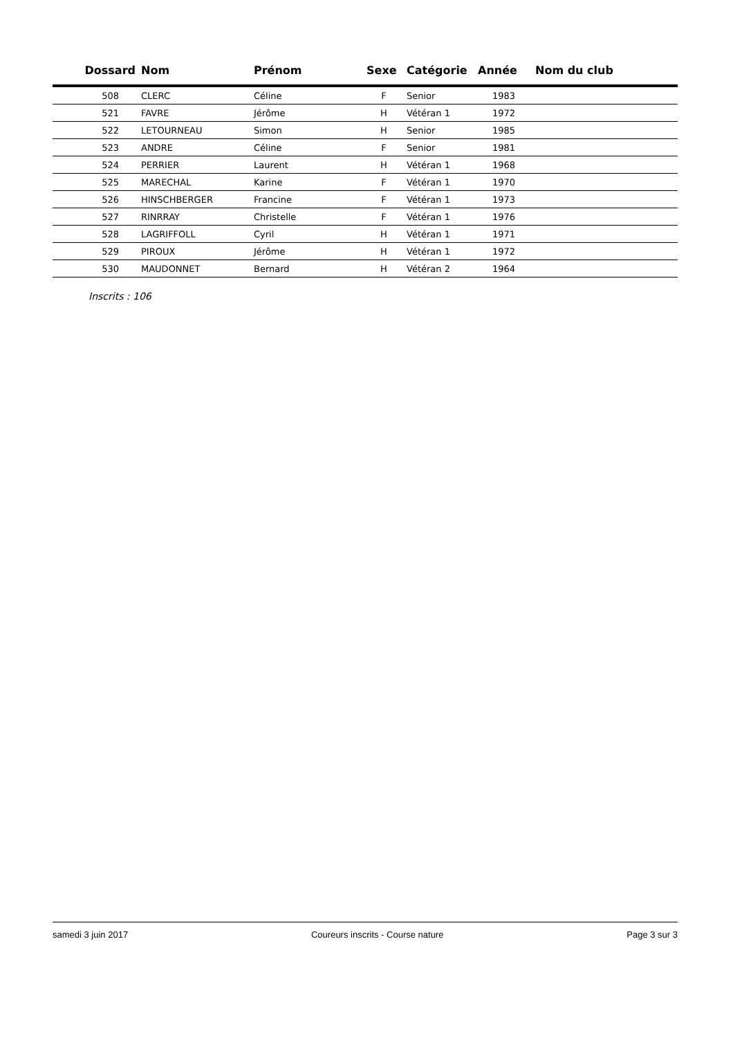| Dossard | Nom | Prénom | Sexe | Catégorie | Année | Nom du club |
| --- | --- | --- | --- | --- | --- | --- |
| 508 | CLERC | Céline | F | Senior | 1983 | |
| 521 | FAVRE | Jérôme | H | Vétéran 1 | 1972 | |
| 522 | LETOURNEAU | Simon | H | Senior | 1985 | |
| 523 | ANDRE | Céline | F | Senior | 1981 | |
| 524 | PERRIER | Laurent | H | Vétéran 1 | 1968 | |
| 525 | MARECHAL | Karine | F | Vétéran 1 | 1970 | |
| 526 | HINSCHBERGER | Francine | F | Vétéran 1 | 1973 | |
| 527 | RINRRAY | Christelle | F | Vétéran 1 | 1976 | |
| 528 | LAGRIFFOLL | Cyril | H | Vétéran 1 | 1971 | |
| 529 | PIROUX | Jérôme | H | Vétéran 1 | 1972 | |
| 530 | MAUDONNET | Bernard | H | Vétéran 2 | 1964 | |
Inscrits : 106
samedi 3 juin 2017 Coureurs inscrits - Course nature Page 3 sur 3